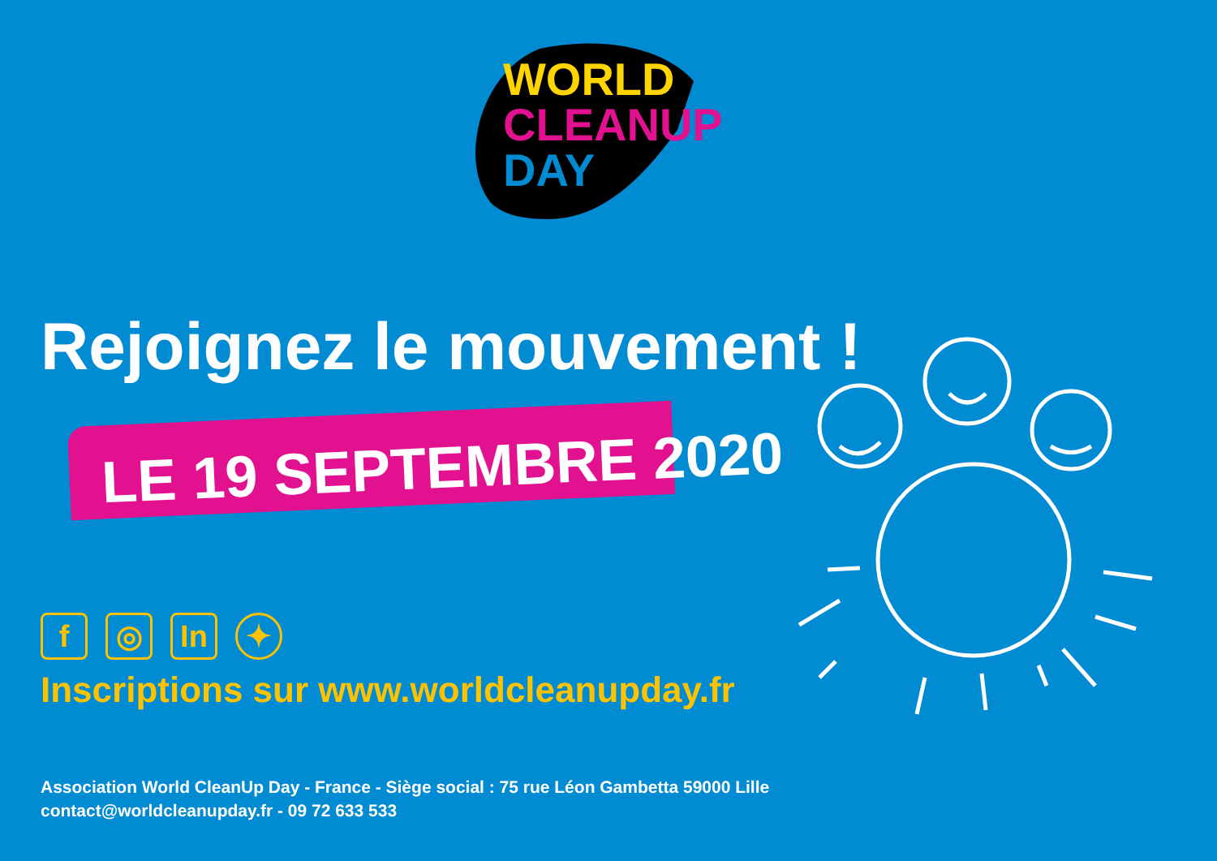WORLD
CLEANUP
DAY
Rejoignez le mouvement !
LE 19 SEPTEMBRE 2020
f ◎ In ✦
Inscriptions sur www.worldcleanupday.fr
Association World CleanUp Day - France - Siège social : 75 rue Léon Gambetta 59000 Lille
contact@worldcleanupday.fr - 09 72 633 533